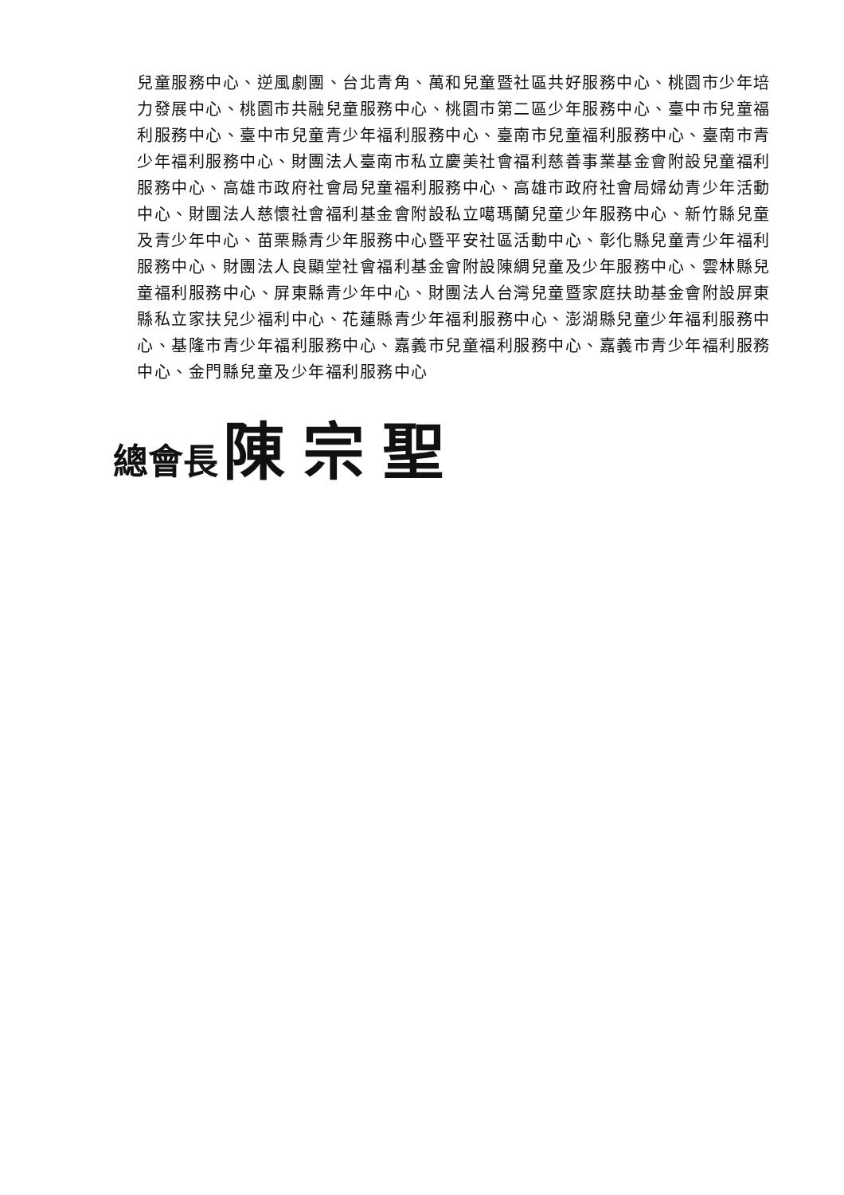兒童服務中心、逆風劇團、台北青角、萬和兒童暨社區共好服務中心、桃園市少年培力發展中心、桃園市共融兒童服務中心、桃園市第二區少年服務中心、臺中市兒童福利服務中心、臺中市兒童青少年福利服務中心、臺南市兒童福利服務中心、臺南市青少年福利服務中心、財團法人臺南市私立慶美社會福利慈善事業基金會附設兒童福利服務中心、高雄市政府社會局兒童福利服務中心、高雄市政府社會局婦幼青少年活動中心、財團法人慈懷社會福利基金會附設私立噶瑪蘭兒童少年服務中心、新竹縣兒童及青少年中心、苗栗縣青少年服務中心暨平安社區活動中心、彰化縣兒童青少年福利服務中心、財團法人良顯堂社會福利基金會附設陳綢兒童及少年服務中心、雲林縣兒童福利服務中心、屏東縣青少年中心、財團法人台灣兒童暨家庭扶助基金會附設屏東縣私立家扶兒少福利中心、花蓮縣青少年福利服務中心、澎湖縣兒童少年福利服務中心、基隆市青少年福利服務中心、嘉義市兒童福利服務中心、嘉義市青少年福利服務中心、金門縣兒童及少年福利服務中心
總會長 陳宗聖